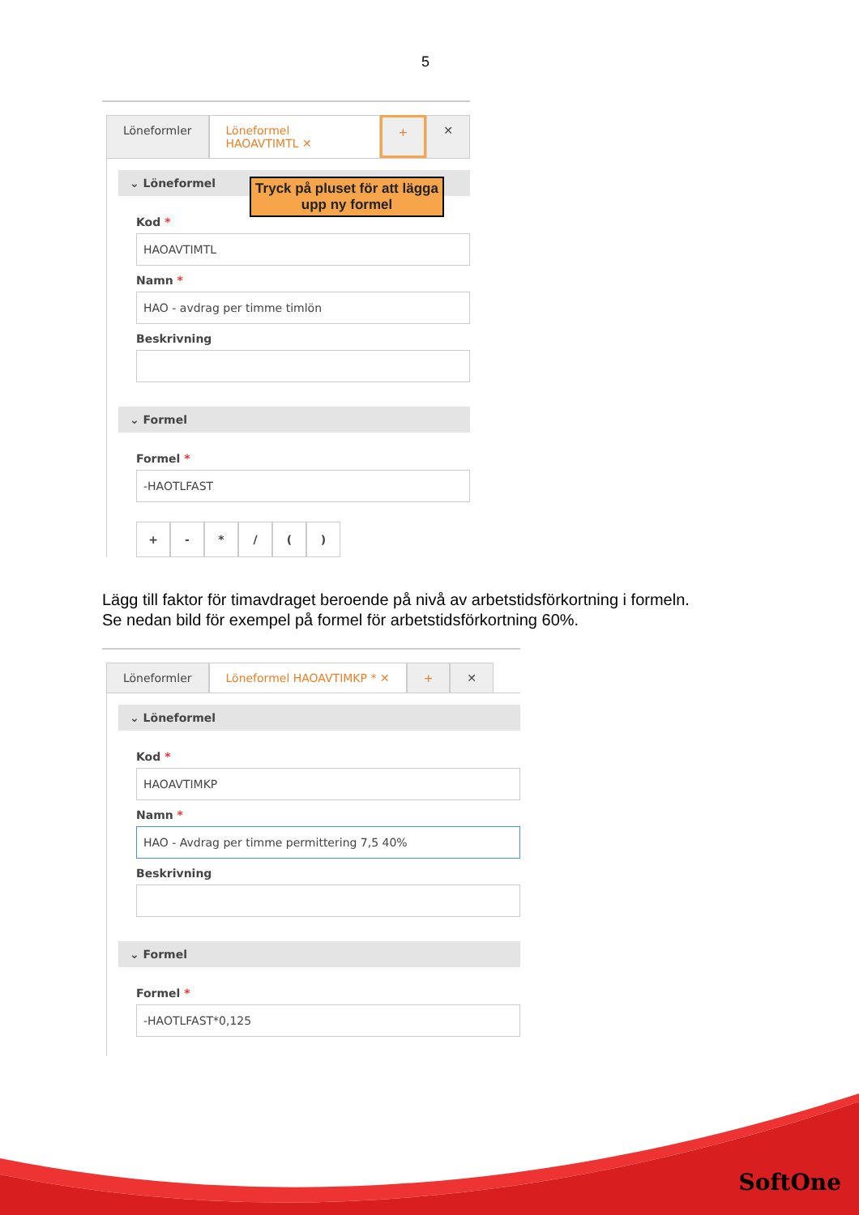5
Löneformler Löneformel HAOAVTIMTL ✕ + ✕
⌄ Löneformel
Kod *
HAOAVTIMTL
Namn *
HAO - avdrag per timme timlön
Beskrivning
⌄ Formel
Formel *
-HAOTLFAST
+ - * / ( )
Tryck på pluset för att lägga upp ny formel
Lägg till faktor för timavdraget beroende på nivå av arbetstidsförkortning i formeln.
Se nedan bild för exempel på formel för arbetstidsförkortning 60%.
Löneformler Löneformel HAOAVTIMKP * ✕ + ✕
⌄ Löneformel
Kod *
HAOAVTIMKP
Namn *
HAO - Avdrag per timme permittering 7,5 40%
Beskrivning
⌄ Formel
Formel *
-HAOTLFAST*0,125
SoftOne